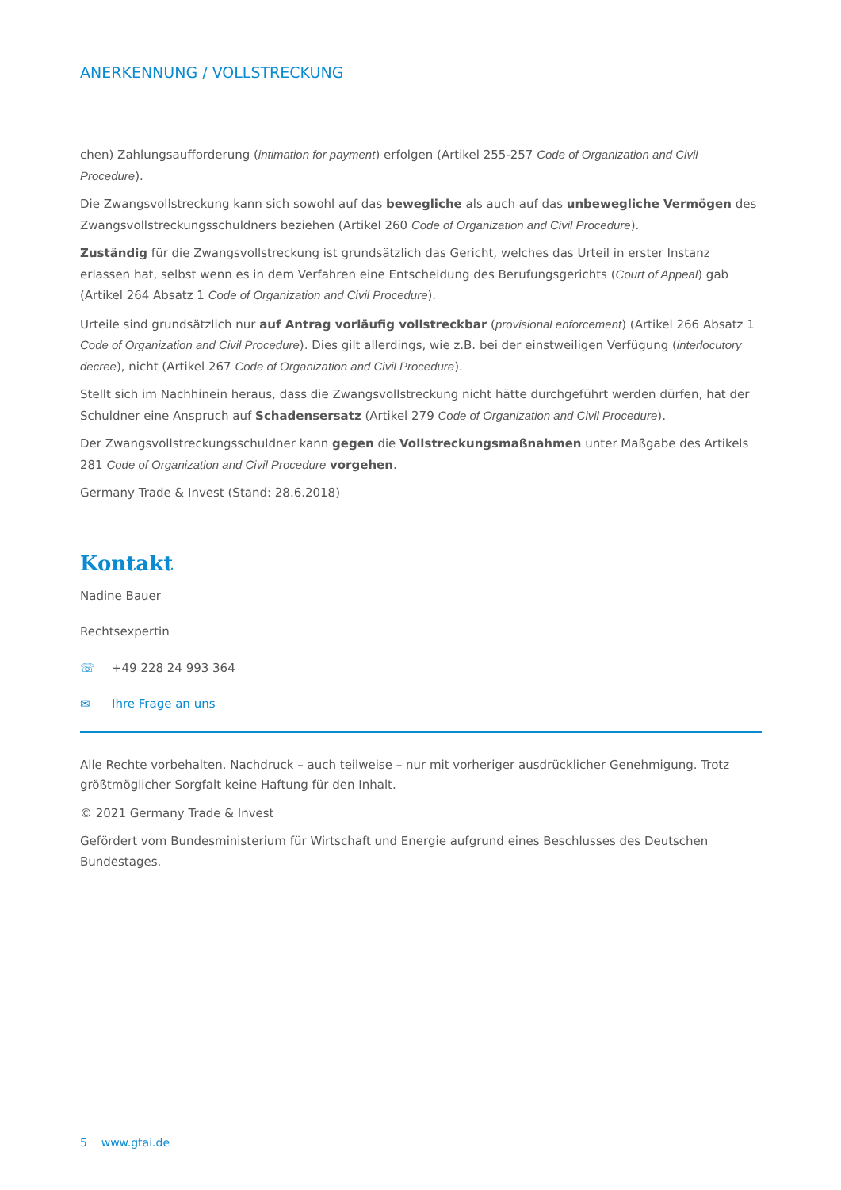ANERKENNUNG / VOLLSTRECKUNG
chen) Zahlungsaufforderung (intimation for payment) erfolgen (Artikel 255-257 Code of Organization and Civil Procedure).
Die Zwangsvollstreckung kann sich sowohl auf das bewegliche als auch auf das unbewegliche Vermögen des Zwangsvollstreckungsschuldners beziehen (Artikel 260 Code of Organization and Civil Procedure).
Zuständig für die Zwangsvollstreckung ist grundsätzlich das Gericht, welches das Urteil in erster Instanz erlassen hat, selbst wenn es in dem Verfahren eine Entscheidung des Berufungsgerichts (Court of Appeal) gab (Artikel 264 Absatz 1 Code of Organization and Civil Procedure).
Urteile sind grundsätzlich nur auf Antrag vorläufig vollstreckbar (provisional enforcement) (Artikel 266 Absatz 1 Code of Organization and Civil Procedure). Dies gilt allerdings, wie z.B. bei der einstweiligen Verfügung (interlocutory decree), nicht (Artikel 267 Code of Organization and Civil Procedure).
Stellt sich im Nachhinein heraus, dass die Zwangsvollstreckung nicht hätte durchgeführt werden dürfen, hat der Schuldner eine Anspruch auf Schadensersatz (Artikel 279 Code of Organization and Civil Procedure).
Der Zwangsvollstreckungsschuldner kann gegen die Vollstreckungsmaßnahmen unter Maßgabe des Artikels 281 Code of Organization and Civil Procedure vorgehen.
Germany Trade & Invest (Stand: 28.6.2018)
Kontakt
Nadine Bauer
Rechtsexpertin
☏ +49 228 24 993 364
✉ Ihre Frage an uns
Alle Rechte vorbehalten. Nachdruck – auch teilweise – nur mit vorheriger ausdrücklicher Genehmigung. Trotz größt­möglicher Sorgfalt keine Haftung für den Inhalt.
© 2021 Germany Trade & Invest
Gefördert vom Bundesministerium für Wirtschaft und Energie aufgrund eines Beschlusses des Deutschen Bundestages.
5 www.gtai.de